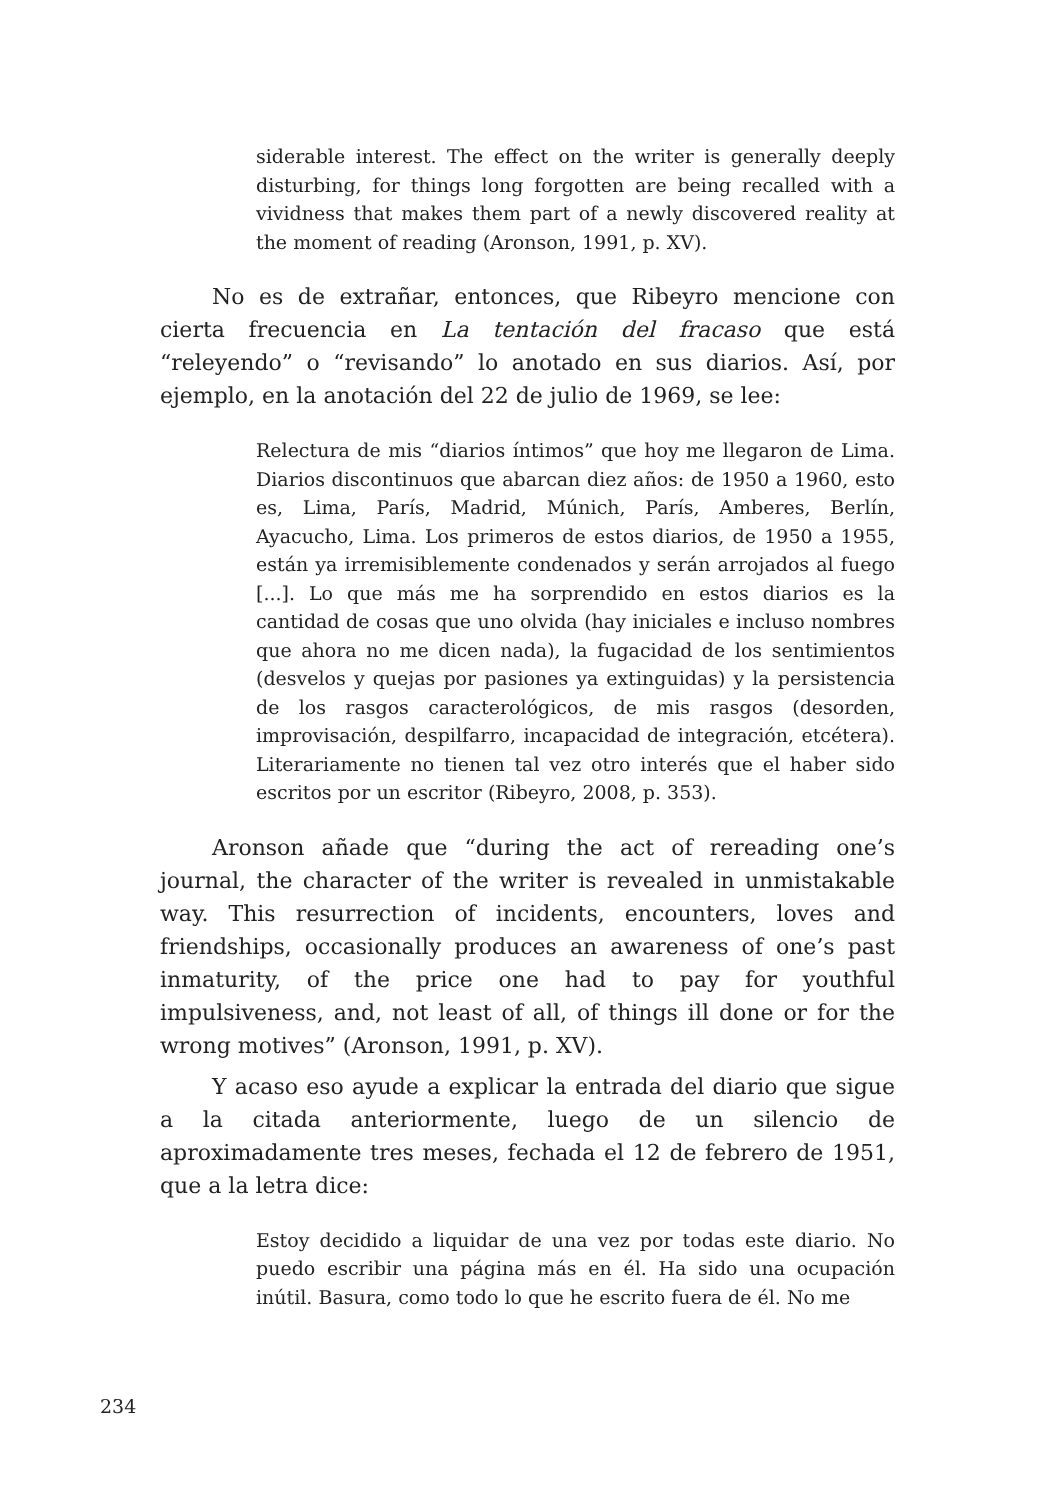siderable interest. The effect on the writer is generally deeply disturbing, for things long forgotten are being recalled with a vividness that makes them part of a newly discovered reality at the moment of reading (Aronson, 1991, p. XV).
No es de extrañar, entonces, que Ribeyro mencione con cierta frecuencia en La tentación del fracaso que está “releyendo” o “revisando” lo anotado en sus diarios. Así, por ejemplo, en la anotación del 22 de julio de 1969, se lee:
Relectura de mis “diarios íntimos” que hoy me llegaron de Lima. Diarios discontinuos que abarcan diez años: de 1950 a 1960, esto es, Lima, París, Madrid, Múnich, París, Amberes, Berlín, Ayacucho, Lima. Los primeros de estos diarios, de 1950 a 1955, están ya irremisiblemente condenados y serán arrojados al fuego [...]. Lo que más me ha sorprendido en estos diarios es la cantidad de cosas que uno olvida (hay iniciales e incluso nombres que ahora no me dicen nada), la fugacidad de los sentimientos (desvelos y quejas por pasiones ya extinguidas) y la persistencia de los rasgos caracterológicos, de mis rasgos (desorden, improvisación, despilfarro, incapacidad de integración, etcétera). Literariamente no tienen tal vez otro interés que el haber sido escritos por un escritor (Ribeyro, 2008, p. 353).
Aronson añade que “during the act of rereading one’s journal, the character of the writer is revealed in unmistakable way. This resurrection of incidents, encounters, loves and friendships, occasionally produces an awareness of one’s past inmaturity, of the price one had to pay for youthful impulsiveness, and, not least of all, of things ill done or for the wrong motives” (Aronson, 1991, p. XV).
Y acaso eso ayude a explicar la entrada del diario que sigue a la citada anteriormente, luego de un silencio de aproximadamente tres meses, fechada el 12 de febrero de 1951, que a la letra dice:
Estoy decidido a liquidar de una vez por todas este diario. No puedo escribir una página más en él. Ha sido una ocupación inútil. Basura, como todo lo que he escrito fuera de él. No me
234